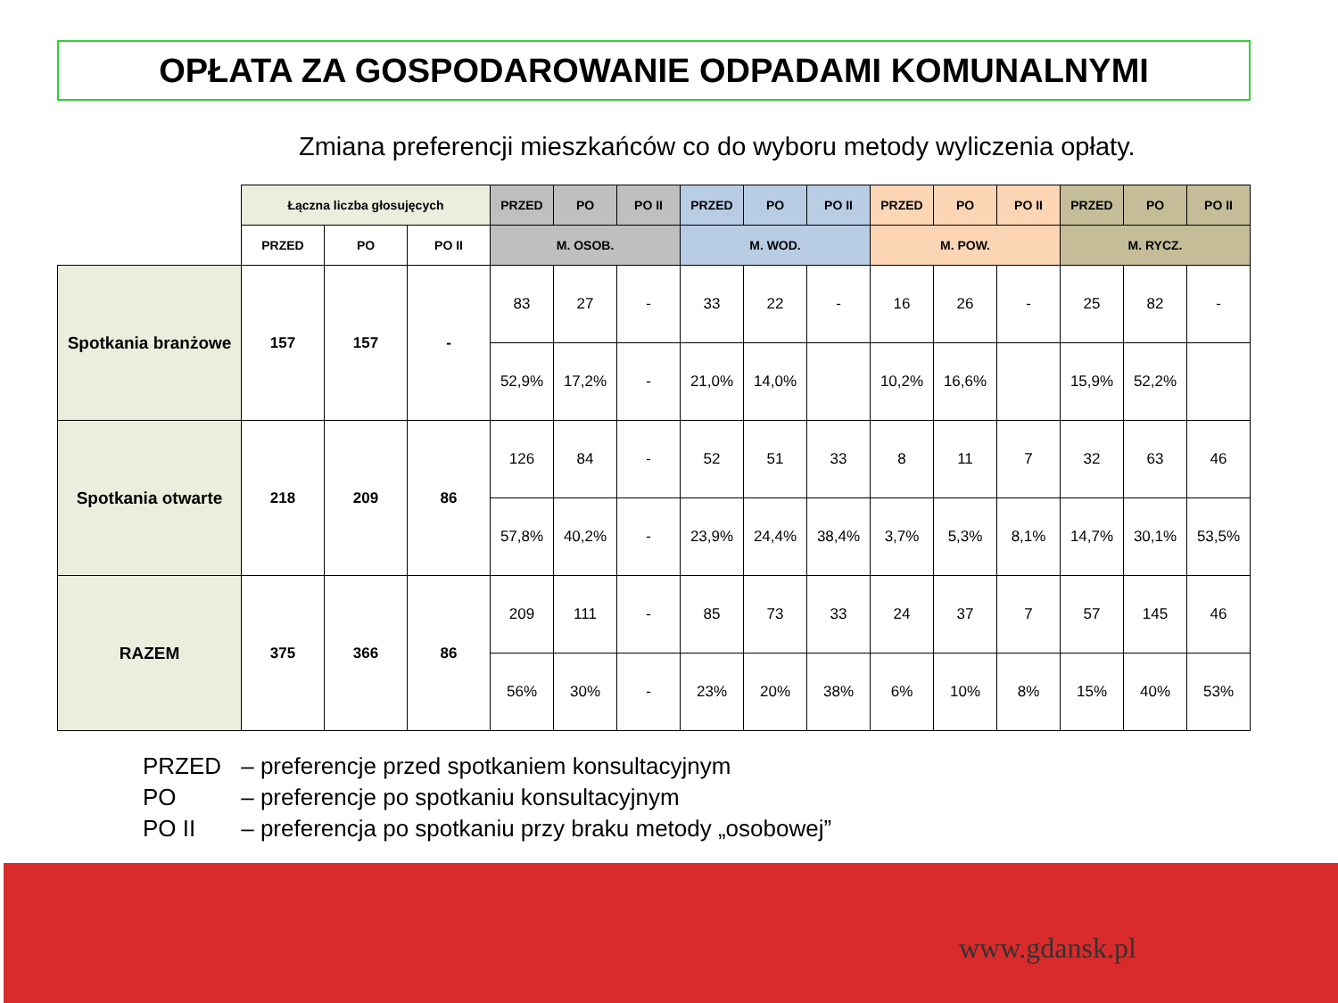OPŁATA ZA GOSPODAROWANIE ODPADAMI KOMUNALNYMI
Zmiana preferencji mieszkańców co do wyboru metody wyliczenia opłaty.
| | Łączna liczba głosujęcych | | | PRZED | PO | PO II | PRZED | PO | PO II | PRZED | PO | PO II | PRZED | PO | PO II |
| | PRZED | PO | PO II | M. OSOB. | | | M. WOD. | | | M. POW. | | | M. RYCZ. | | |
| Spotkania branżowe | 157 | 157 | - | 83 | 27 | - | 33 | 22 | - | 16 | 26 | - | 25 | 82 | - |
| | | | | 52,9% | 17,2% | - | 21,0% | 14,0% | | 10,2% | 16,6% | | 15,9% | 52,2% | |
| Spotkania otwarte | 218 | 209 | 86 | 126 | 84 | - | 52 | 51 | 33 | 8 | 11 | 7 | 32 | 63 | 46 |
| | | | | 57,8% | 40,2% | - | 23,9% | 24,4% | 38,4% | 3,7% | 5,3% | 8,1% | 14,7% | 30,1% | 53,5% |
| RAZEM | 375 | 366 | 86 | 209 | 111 | - | 85 | 73 | 33 | 24 | 37 | 7 | 57 | 145 | 46 |
| | | | | 56% | 30% | - | 23% | 20% | 38% | 6% | 10% | 8% | 15% | 40% | 53% |
PRZED – preferencje przed spotkaniem konsultacyjnym
PO – preferencje po spotkaniu konsultacyjnym
PO II – preferencja po spotkaniu przy braku metody „osobowej”
www.gdansk.pl